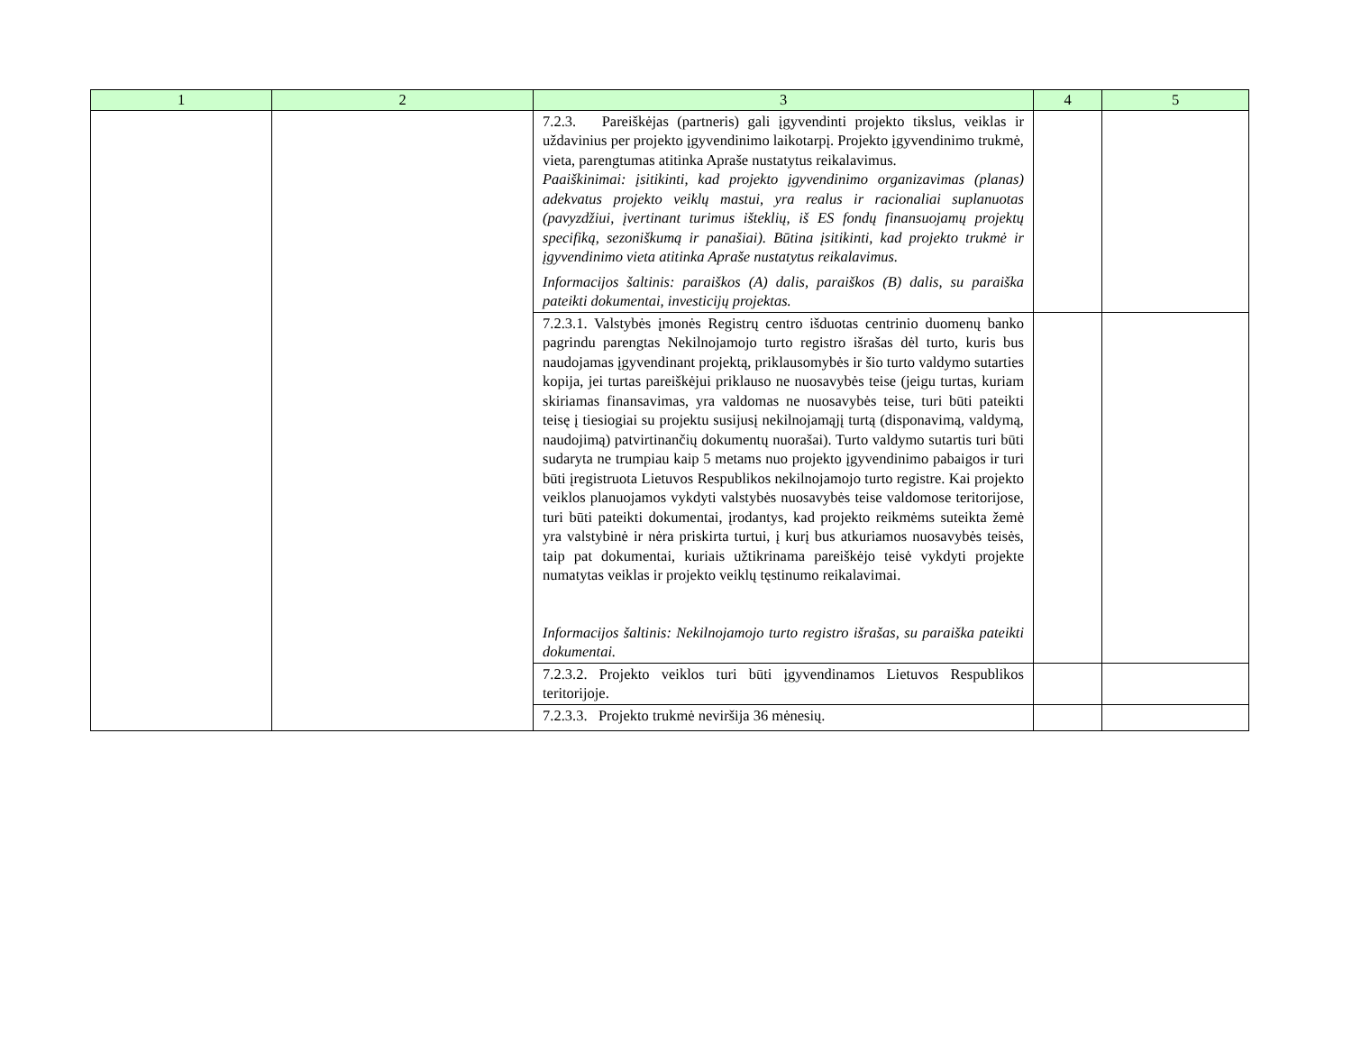| 1 | 2 | 3 | 4 | 5 |
| --- | --- | --- | --- | --- |
| | | 7.2.3. Pareiškėjas (partneris) gali įgyvendinti projekto tikslus, veiklas ir uždavinius per projekto įgyvendinimo laikotarpį. Projekto įgyvendinimo trukmė, vieta, parengtumas atitinka Apraše nustatytus reikalavimus. Paaiškinimai: įsitikinti, kad projekto įgyvendinimo organizavimas (planas) adekvatus projekto veiklų mastui, yra realus ir racionaliai suplanuotas (pavyzdžiui, įvertinant turimus išteklių, iš ES fondų finansuojamų projektų specifiką, sezoniškumą ir panašiai). Būtina įsitikinti, kad projekto trukmė ir įgyvendinimo vieta atitinka Apraše nustatytus reikalavimus. Informacijos šaltinis: paraiškos (A) dalis, paraiškos (B) dalis, su paraiška pateikti dokumentai, investicijų projektas. | | |
| | | 7.2.3.1. Valstybės įmonės Registrų centro išduotas centrinio duomenų banko pagrindu parengtas Nekilnojamojo turto registro išrašas dėl turto, kuris bus naudojamas įgyvendinant projektą, priklausomybės ir šio turto valdymo sutarties kopija, jei turtas pareiškėjui priklauso ne nuosavybės teise (jeigu turtas, kuriam skiriamas finansavimas, yra valdomas ne nuosavybės teise, turi būti pateikti teisę į tiesiogiai su projektu susijusį nekilnojamąjį turtą (disponavimą, valdymą, naudojimą) patvirtinančių dokumentų nuorašai). Turto valdymo sutartis turi būti sudaryta ne trumpiau kaip 5 metams nuo projekto įgyvendinimo pabaigos ir turi būti įregistruota Lietuvos Respublikos nekilnojamojo turto registre. Kai projekto veiklos planuojamos vykdyti valstybės nuosavybės teise valdomose teritorijose, turi būti pateikti dokumentai, įrodantys, kad projekto reikmėms suteikta žemė yra valstybinė ir nėra priskirta turtui, į kurį bus atkuriamos nuosavybės teisės, taip pat dokumentai, kuriais užtikrinama pareiškėjo teisė vykdyti projekte numatytas veiklas ir projekto veiklų tęstinumo reikalavimai. Informacijos šaltinis: Nekilnojamojo turto registro išrašas, su paraiška pateikti dokumentai. | | |
| | | 7.2.3.2. Projekto veiklos turi būti įgyvendinamos Lietuvos Respublikos teritorijoje. | | |
| | | 7.2.3.3. Projekto trukmė neviršija 36 mėnesių. | | |